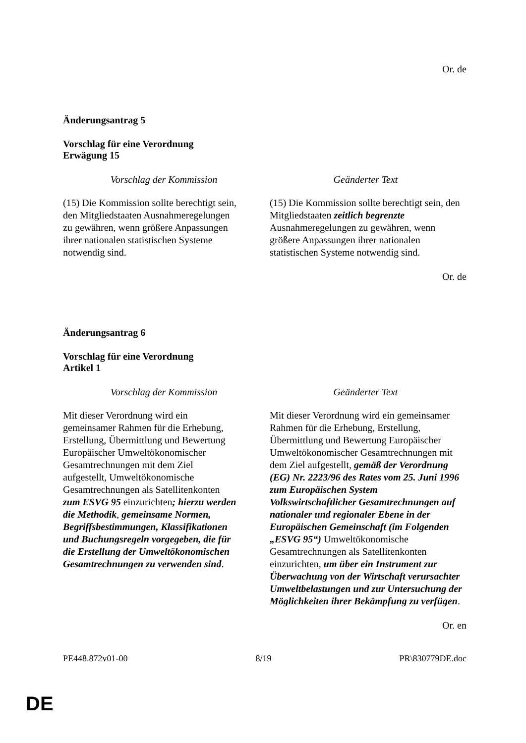Or. de
Änderungsantrag 5
Vorschlag für eine Verordnung
Erwägung 15
| Vorschlag der Kommission | Geänderter Text |
| --- | --- |
| (15) Die Kommission sollte berechtigt sein, den Mitgliedstaaten Ausnahmeregelungen zu gewähren, wenn größere Anpassungen ihrer nationalen statistischen Systeme notwendig sind. | (15) Die Kommission sollte berechtigt sein, den Mitgliedstaaten zeitlich begrenzte Ausnahmeregelungen zu gewähren, wenn größere Anpassungen ihrer nationalen statistischen Systeme notwendig sind. |
Or. de
Änderungsantrag 6
Vorschlag für eine Verordnung
Artikel 1
| Vorschlag der Kommission | Geänderter Text |
| --- | --- |
| Mit dieser Verordnung wird ein gemeinsamer Rahmen für die Erhebung, Erstellung, Übermittlung und Bewertung Europäischer Umweltökonomischer Gesamtrechnungen mit dem Ziel aufgestellt, Umweltökonomische Gesamtrechnungen als Satellitenkonten zum ESVG 95 einzurichten ; hierzu werden die Methodik , gemeinsame Normen, Begriffsbestimmungen, Klassifikationen und Buchungsregeln vorgegeben, die für die Erstellung der Umweltökonomischen Gesamtrechnungen zu verwenden sind . | Mit dieser Verordnung wird ein gemeinsamer Rahmen für die Erhebung, Erstellung, Übermittlung und Bewertung Europäischer Umweltökonomischer Gesamtrechnungen mit dem Ziel aufgestellt, gemäß der Verordnung (EG) Nr. 2223/96 des Rates vom 25. Juni 1996 zum Europäischen System Volkswirtschaftlicher Gesamtrechnungen auf nationaler und regionaler Ebene in der Europäischen Gemeinschaft (im Folgenden „ESVG 95“) Umweltökonomische Gesamtrechnungen als Satellitenkonten einzurichten, um über ein Instrument zur Überwachung von der Wirtschaft verursachter Umweltbelastungen und zur Untersuchung der Möglichkeiten ihrer Bekämpfung zu verfügen . |
Or. en
PE448.872v01-00 8/19 PR\830779DE.doc
DE